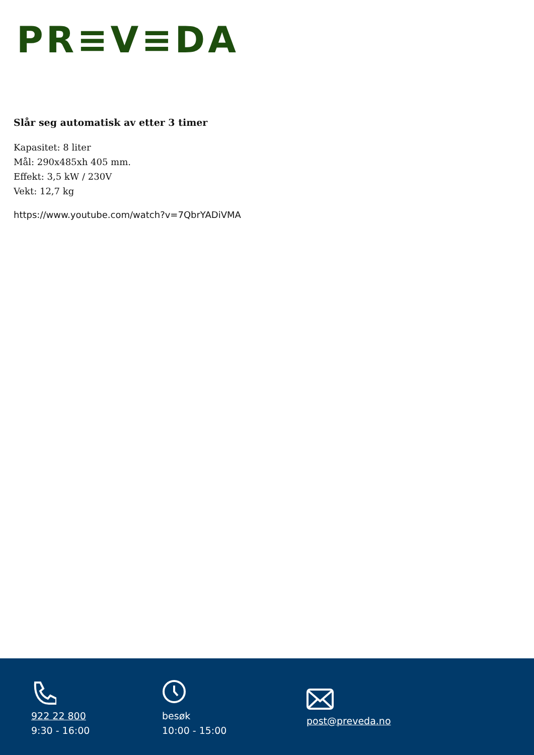PR≡V≡DA
Slår seg automatisk av etter 3 timer
Kapasitet: 8 liter
Mål: 290x485xh 405 mm.
Effekt: 3,5 kW / 230V
Vekt: 12,7 kg
https://www.youtube.com/watch?v=7QbrYADiVMA
922 22 800
9:30 - 16:00
besøk
10:00 - 15:00
post@preveda.no